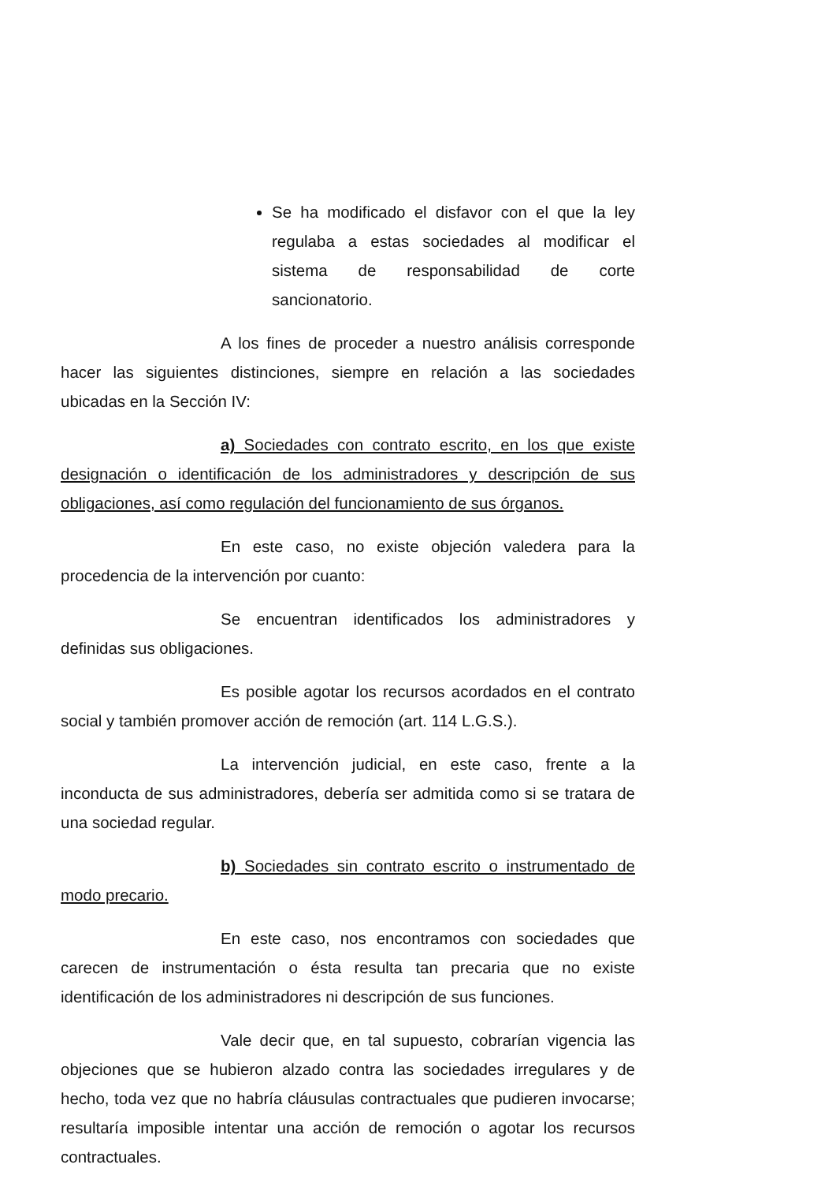Se ha modificado el disfavor con el que la ley regulaba a estas sociedades al modificar el sistema de responsabilidad de corte sancionatorio.
A los fines de proceder a nuestro análisis corresponde hacer las siguientes distinciones, siempre en relación a las sociedades ubicadas en la Sección IV:
a) Sociedades con contrato escrito, en los que existe designación o identificación de los administradores y descripción de sus obligaciones, así como regulación del funcionamiento de sus órganos.
En este caso, no existe objeción valedera para la procedencia de la intervención por cuanto:
Se encuentran identificados los administradores y definidas sus obligaciones.
Es posible agotar los recursos acordados en el contrato social y también promover acción de remoción (art. 114 L.G.S.).
La intervención judicial, en este caso, frente a la inconducta de sus administradores, debería ser admitida como si se tratara de una sociedad regular.
b) Sociedades sin contrato escrito o instrumentado de modo precario.
En este caso, nos encontramos con sociedades que carecen de instrumentación o ésta resulta tan precaria que no existe identificación de los administradores ni descripción de sus funciones.
Vale decir que, en tal supuesto, cobrarían vigencia las objeciones que se hubieron alzado contra las sociedades irregulares y de hecho, toda vez que no habría cláusulas contractuales que pudieren invocarse; resultaría imposible intentar una acción de remoción o agotar los recursos contractuales.